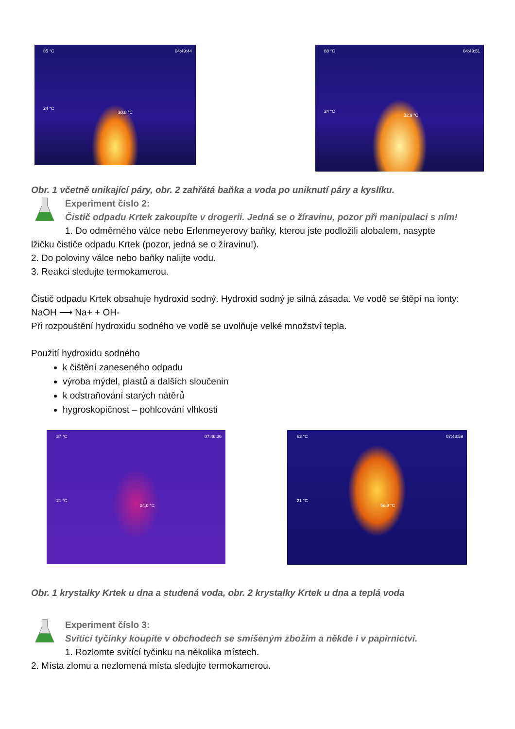85 °C 04:49:44
24 °C
30.8 °C
88 °C 04:49:51
24 °C
32.9 °C
Obr. 1 včetně unikající páry, obr. 2 zahřátá baňka a voda po uniknutí páry a kyslíku.
Experiment číslo 2:
Čistič odpadu Krtek zakoupíte v drogerii. Jedná se o žíravinu, pozor při manipulaci s ním!
1. Do odměrného válce nebo Erlenmeyerovy baňky, kterou jste podložili alobalem, nasypte
lžičku čističe odpadu Krtek (pozor, jedná se o žíravinu!).
2. Do poloviny válce nebo baňky nalijte vodu.
3. Reakci sledujte termokamerou.
Čistič odpadu Krtek obsahuje hydroxid sodný. Hydroxid sodný je silná zásada. Ve vodě se štěpí na ionty: NaOH ⟶ Na+ + OH-
Při rozpouštění hydroxidu sodného ve vodě se uvolňuje velké množství tepla.
Použití hydroxidu sodného
k čištění zaneseného odpadu
výroba mýdel, plastů a dalších sloučenin
k odstraňování starých nátěrů
hygroskopičnost – pohlcování vlhkosti
37 °C 07:46:36
21 °C
24.0 °C
63 °C 07:43:59
21 °C
56.9 °C
Obr. 1 krystalky Krtek u dna a studená voda, obr. 2 krystalky Krtek u dna a teplá voda
Experiment číslo 3:
Svítící tyčinky koupíte v obchodech se smíšeným zbožím a někde i v papírnictví.
1. Rozlomte svítící tyčinku na několika místech.
2. Místa zlomu a nezlomená místa sledujte termokamerou.